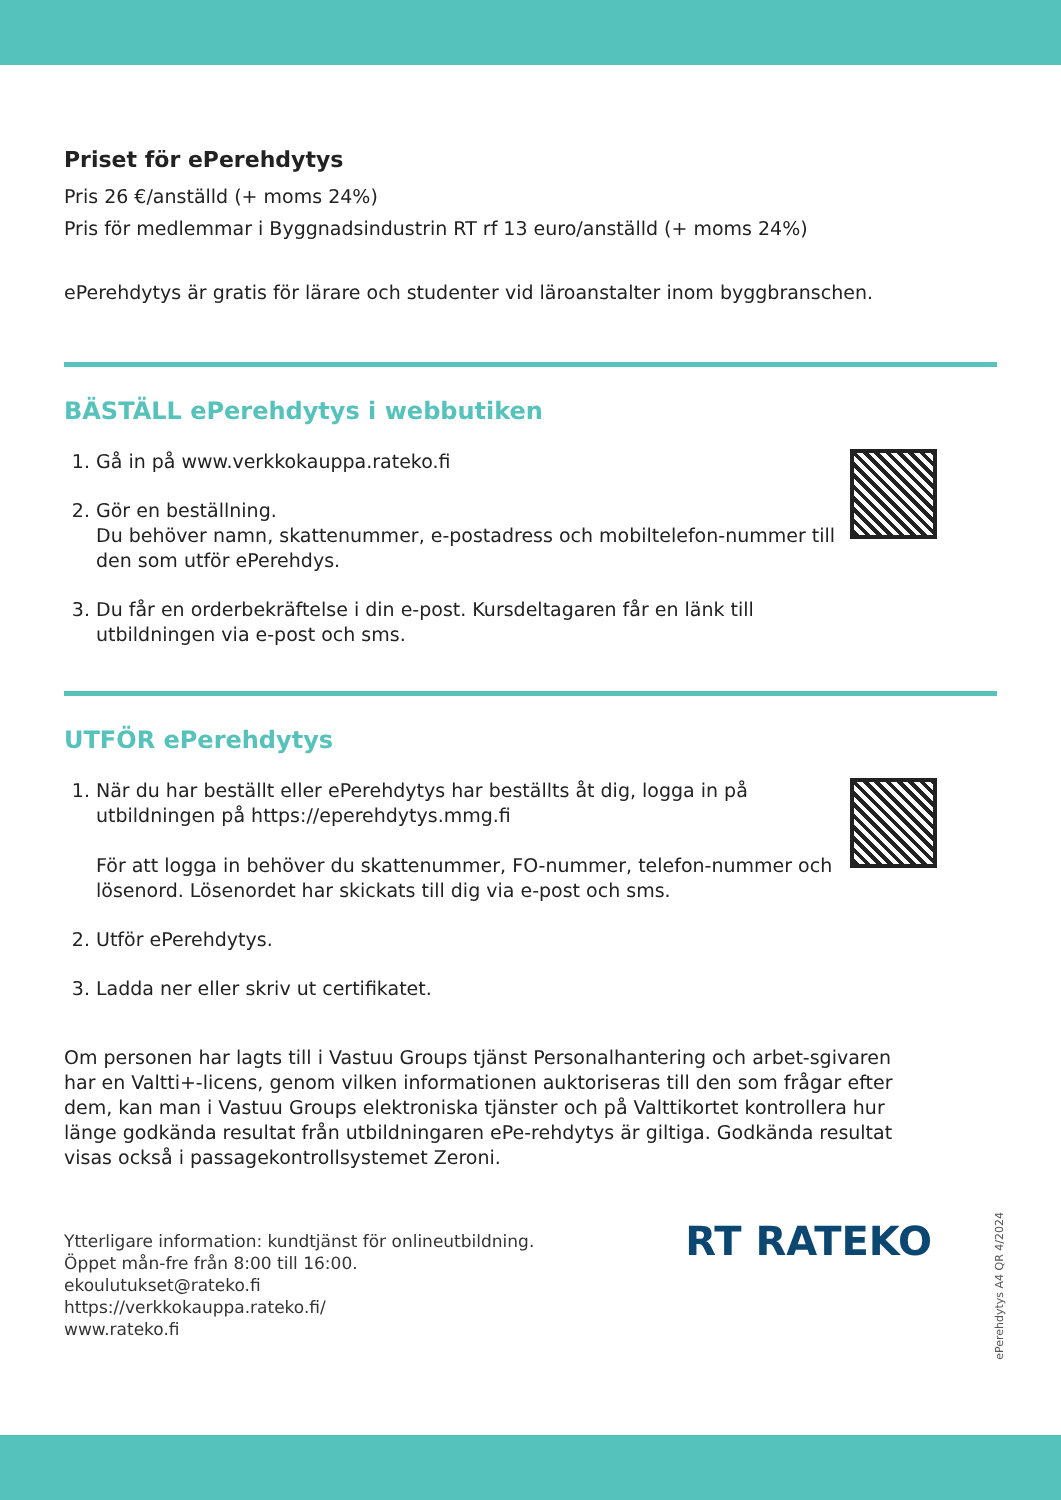Priset för ePerehdytys
Pris 26 €/anställd (+ moms 24%)
Pris för medlemmar i Byggnadsindustrin RT rf 13 euro/anställd (+ moms 24%)
ePerehdytys är gratis för lärare och studenter vid läroanstalter inom byggbranschen.
BÄSTÄLL ePerehdytys i webbutiken
1. Gå in på www.verkkokauppa.rateko.fi
2. Gör en beställning.
Du behöver namn, skattenummer, e-postadress och mobiltelefon-nummer till den som utför ePerehdys.
3. Du får en orderbekräftelse i din e-post. Kursdeltagaren får en länk till utbildningen via e-post och sms.
UTFÖR ePerehdytys
1. När du har beställt eller ePerehdytys har beställts åt dig, logga in på utbildningen på https://eperehdytys.mmg.fi
För att logga in behöver du skattenummer, FO-nummer, telefon-nummer och lösenord. Lösenordet har skickats till dig via e-post och sms.
2. Utför ePerehdytys.
3. Ladda ner eller skriv ut certifikatet.
Om personen har lagts till i Vastuu Groups tjänst Personalhantering och arbet-sgivaren har en Valtti+-licens, genom vilken informationen auktoriseras till den som frågar efter dem, kan man i Vastuu Groups elektroniska tjänster och på Valttikortet kontrollera hur länge godkända resultat från utbildningaren ePe-rehdytys är giltiga. Godkända resultat visas också i passagekontrollsystemet Zeroni.
Ytterligare information: kundtjänst för onlineutbildning.
Öppet mån-fre från 8:00 till 16:00.
ekoulutukset@rateko.fi
https://verkkokauppa.rateko.fi/
www.rateko.fi
RT RATEKO
ePerehdytys A4 QR 4/2024